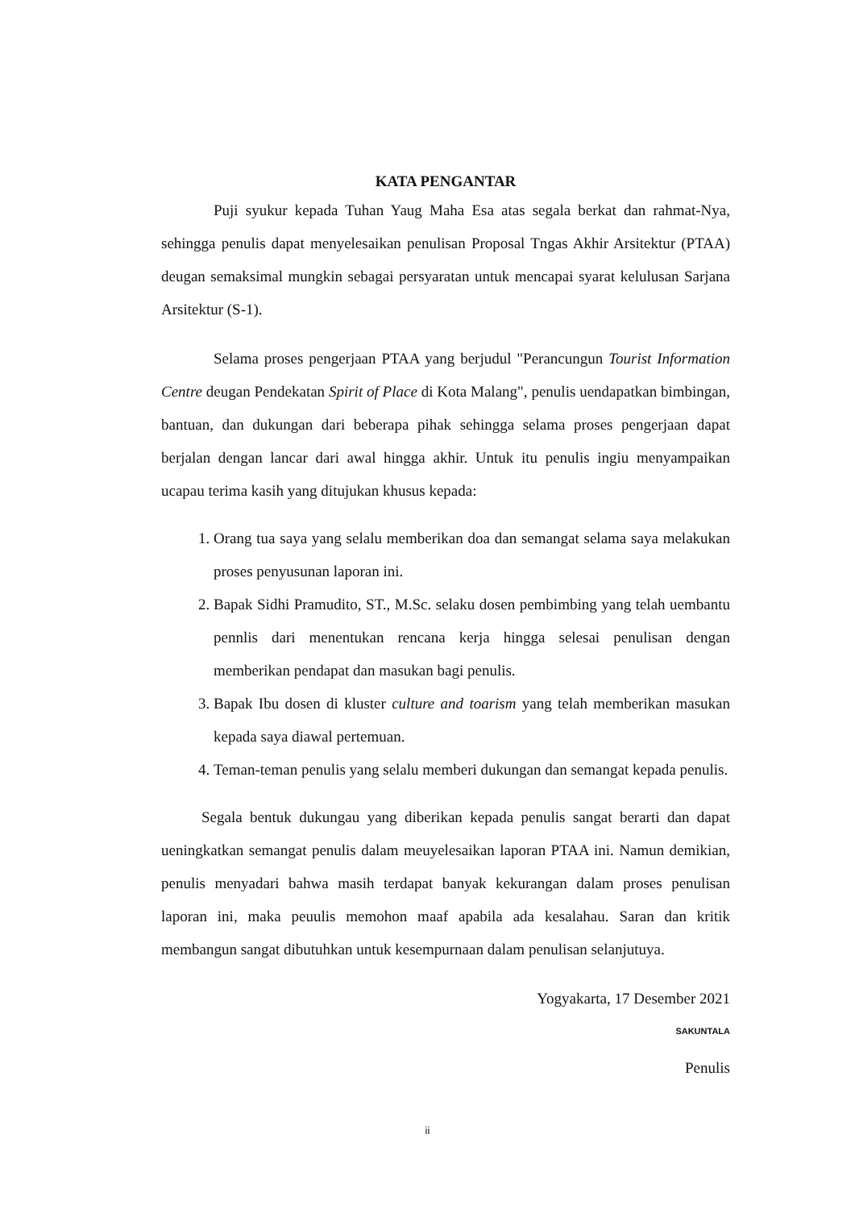KATA PENGANTAR
Puji syukur kepada Tuhan Yaug Maha Esa atas segala berkat dan rahmat-Nya, sehingga penulis dapat menyelesaikan penulisan Proposal Tngas Akhir Arsitektur (PTAA) deugan semaksimal mungkin sebagai persyaratan untuk mencapai syarat kelulusan Sarjana Arsitektur (S-1).
Selama proses pengerjaan PTAA yang berjudul "Perancungun Tourist Information Centre deugan Pendekatan Spirit of Place di Kota Malang", penulis uendapatkan bimbingan, bantuan, dan dukungan dari beberapa pihak sehingga selama proses pengerjaan dapat berjalan dengan lancar dari awal hingga akhir. Untuk itu penulis ingiu menyampaikan ucapau terima kasih yang ditujukan khusus kepada:
1. Orang tua saya yang selalu memberikan doa dan semangat selama saya melakukan proses penyusunan laporan ini.
2. Bapak Sidhi Pramudito, ST., M.Sc. selaku dosen pembimbing yang telah uembantu pennlis dari menentukan rencana kerja hingga selesai penulisan dengan memberikan pendapat dan masukan bagi penulis.
3. Bapak Ibu dosen di kluster culture and toarism yang telah memberikan masukan kepada saya diawal pertemuan.
4. Teman-teman penulis yang selalu memberi dukungan dan semangat kepada penulis.
Segala bentuk dukungau yang diberikan kepada penulis sangat berarti dan dapat ueningkatkan semangat penulis dalam meuyelesaikan laporan PTAA ini. Namun demikian, penulis menyadari bahwa masih terdapat banyak kekurangan dalam proses penulisan laporan ini, maka peuulis memohon maaf apabila ada kesalahau. Saran dan kritik membangun sangat dibutuhkan untuk kesempurnaan dalam penulisan selanjutuya.
Yogyakarta, 17 Desember 2021
SAKUNTALA
Penulis
ii